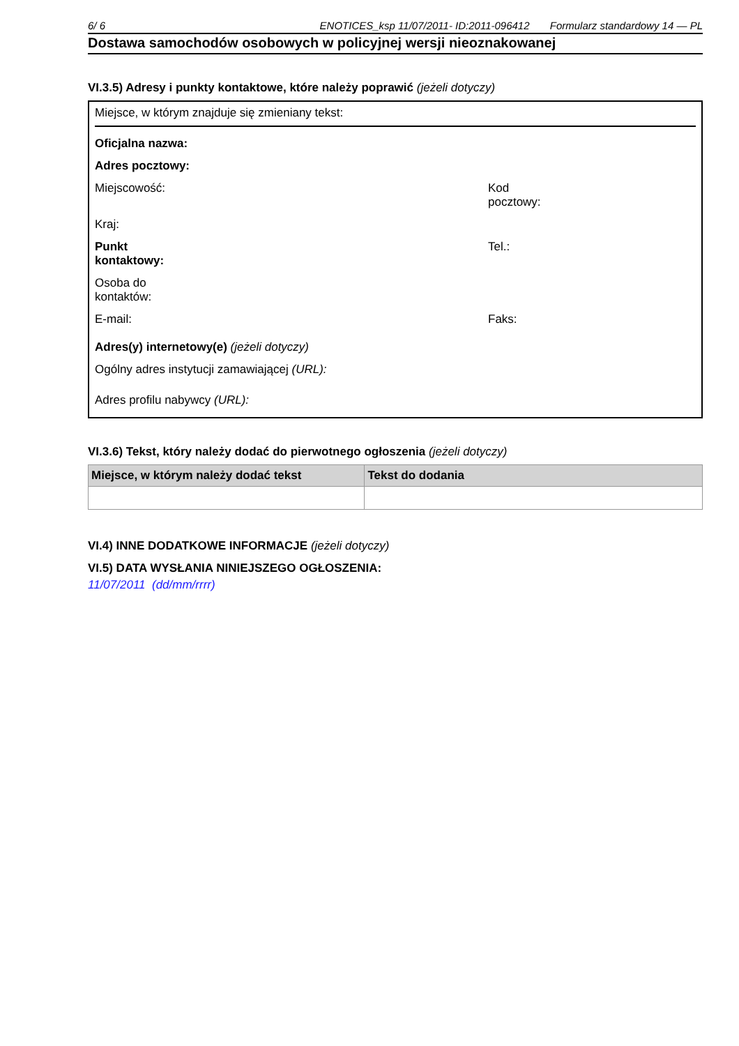6/ 6 ENOTICES_ksp 11/07/2011- ID:2011-096412 Formularz standardowy 14 — PL
Dostawa samochodów osobowych w policyjnej wersji nieoznakowanej
VI.3.5) Adresy i punkty kontaktowe, które należy poprawić (jeżeli dotyczy)
Miejsce, w którym znajduje się zmieniany tekst:
Oficjalna nazwa:
Adres pocztowy:
Miejscowość: Kod
pocztowy:
Kraj:
Punkt
kontaktowy:
Tel.:
Osoba do
kontaktów:
E-mail: Faks:
Adres(y) internetowy(e) (jeżeli dotyczy)
Ogólny adres instytucji zamawiającej (URL):
Adres profilu nabywcy (URL):
VI.3.6) Tekst, który należy dodać do pierwotnego ogłoszenia (jeżeli dotyczy)
| Miejsce, w którym należy dodać tekst | Tekst do dodania |
| --- | --- |
VI.4) INNE DODATKOWE INFORMACJE (jeżeli dotyczy)
VI.5) DATA WYSŁANIA NINIEJSZEGO OGŁOSZENIA:
11/07/2011 (dd/mm/rrrr)